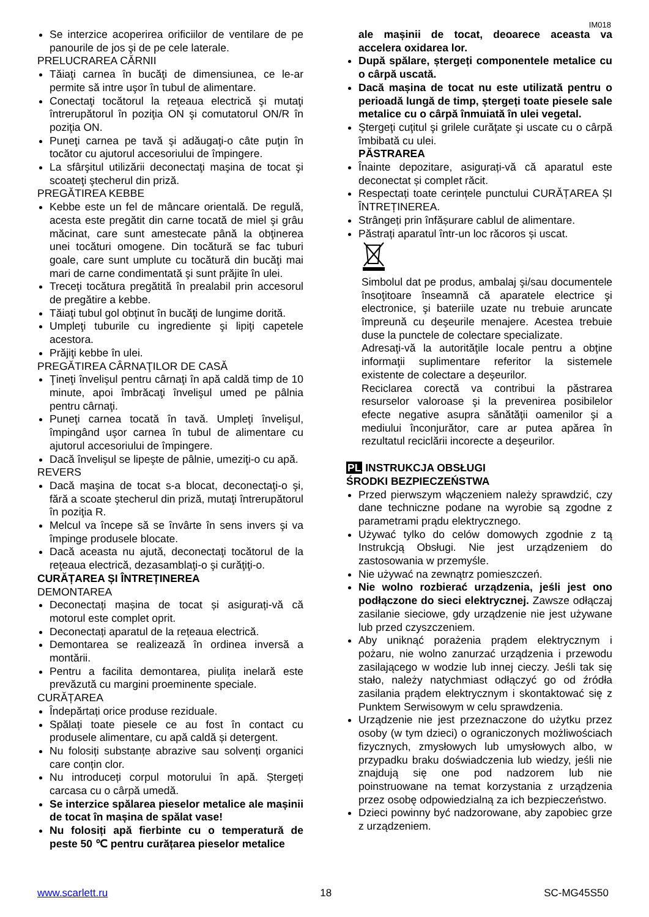IM018
Se interzice acoperirea orificiilor de ventilare de pe panourile de jos şi de pe cele laterale.
PRELUCRAREA CĂRNII
Tăiaţi carnea în bucăţi de dimensiunea, ce le-ar permite să intre uşor în tubul de alimentare.
Conectaţi tocătorul la reţeaua electrică şi mutaţi întrerupătorul în poziţia ON şi comutatorul ON/R în poziţia ON.
Puneţi carnea pe tavă şi adăugaţi-o câte puţin în tocător cu ajutorul accesoriului de împingere.
La sfârşitul utilizării deconectaţi maşina de tocat şi scoateţi ştecherul din priză.
PREGĂTIREA KEBBE
Kebbe este un fel de mâncare orientală. De regulă, acesta este pregătit din carne tocată de miel şi grâu măcinat, care sunt amestecate până la obţinerea unei tocături omogene. Din tocătură se fac tuburi goale, care sunt umplute cu tocătură din bucăţi mai mari de carne condimentată şi sunt prăjite în ulei.
Treceţi tocătura pregătită în prealabil prin accesorul de pregătire a kebbe.
Tăiaţi tubul gol obţinut în bucăţi de lungime dorită.
Umpleţi tuburile cu ingrediente şi lipiţi capetele acestora.
Prăjiţi kebbe în ulei.
PREGĂTIREA CÂRNAŢILOR DE CASĂ
Ţineţi învelişul pentru cârnaţi în apă caldă timp de 10 minute, apoi îmbrăcaţi învelişul umed pe pâlnia pentru cârnaţi.
Puneţi carnea tocată în tavă. Umpleţi învelişul, împingând uşor carnea în tubul de alimentare cu ajutorul accesoriului de împingere.
Dacă învelişul se lipeşte de pâlnie, umeziţi-o cu apă.
REVERS
Dacă maşina de tocat s-a blocat, deconectaţi-o şi, fără a scoate ştecherul din priză, mutaţi întrerupătorul în poziţia R.
Melcul va începe să se învârte în sens invers şi va împinge produsele blocate.
Dacă aceasta nu ajută, deconectaţi tocătorul de la reţeaua electrică, dezasamblaţi-o şi curăţiţi-o.
CURĂȚAREA ȘI ÎNTREȚINEREA
DEMONTAREA
Deconectați mașina de tocat și asigurați-vă că motorul este complet oprit.
Deconectați aparatul de la rețeaua electrică.
Demontarea se realizează în ordinea inversă a montării.
Pentru a facilita demontarea, piulița inelară este prevăzută cu margini proeminente speciale.
CURĂȚAREA
Îndepărtați orice produse reziduale.
Spălați toate piesele ce au fost în contact cu produsele alimentare, cu apă caldă și detergent.
Nu folosiți substanțe abrazive sau solvenți organici care conțin clor.
Nu introduceți corpul motorului în apă. Ștergeți carcasa cu o cârpă umedă.
Se interzice spălarea pieselor metalice ale mașinii de tocat în mașina de spălat vase!
Nu folosiți apă fierbinte cu o temperatură de peste 50 ℃ pentru curățarea pieselor metalice
ale mașinii de tocat, deoarece aceasta va accelera oxidarea lor.
După spălare, ștergeți componentele metalice cu o cârpă uscată.
Dacă mașina de tocat nu este utilizată pentru o perioadă lungă de timp, ștergeți toate piesele sale metalice cu o cârpă înmuiată în ulei vegetal.
Ştergeţi cuţitul şi grilele curăţate şi uscate cu o cârpă îmbibată cu ulei.
PĂSTRAREA
Înainte depozitare, asigurați-vă că aparatul este deconectat și complet răcit.
Respectați toate cerințele punctului CURĂȚAREA ȘI ÎNTREȚINEREA.
Strângeți prin înfășurare cablul de alimentare.
Păstrați aparatul într-un loc răcoros și uscat.
Simbolul dat pe produs, ambalaj şi/sau documentele însoţitoare înseamnă că aparatele electrice şi electronice, şi bateriile uzate nu trebuie aruncate împreună cu deşeurile menajere. Acestea trebuie duse la punctele de colectare specializate.
Adresaţi-vă la autorităţile locale pentru a obţine informaţii suplimentare referitor la sistemele existente de colectare a deşeurilor.
Reciclarea corectă va contribui la păstrarea resurselor valoroase şi la prevenirea posibilelor efecte negative asupra sănătăţii oamenilor şi a mediului înconjurător, care ar putea apărea în rezultatul reciclării incorecte a deşeurilor.
PL INSTRUKCJA OBSŁUGI
ŚRODKI BEZPIECZEŃSTWA
Przed pierwszym włączeniem należy sprawdzić, czy dane techniczne podane na wyrobie są zgodne z parametrami prądu elektrycznego.
Używać tylko do celów domowych zgodnie z tą Instrukcją Obsługi. Nie jest urządzeniem do zastosowania w przemyśle.
Nie używać na zewnątrz pomieszczeń.
Nie wolno rozbierać urządzenia, jeśli jest ono podłączone do sieci elektrycznej. Zawsze odłączaj zasilanie sieciowe, gdy urządzenie nie jest używane lub przed czyszczeniem.
Aby uniknąć porażenia prądem elektrycznym i pożaru, nie wolno zanurzać urządzenia i przewodu zasilającego w wodzie lub innej cieczy. Jeśli tak się stało, należy natychmiast odłączyć go od źródła zasilania prądem elektrycznym i skontaktować się z Punktem Serwisowym w celu sprawdzenia.
Urządzenie nie jest przeznaczone do użytku przez osoby (w tym dzieci) o ograniczonych możliwościach fizycznych, zmysłowych lub umysłowych albo, w przypadku braku doświadczenia lub wiedzy, jeśli nie znajdują się one pod nadzorem lub nie poinstruowane na temat korzystania z urządzenia przez osobę odpowiedzialną za ich bezpieczeństwo.
Dzieci powinny być nadzorowane, aby zapobiec grze z urządzeniem.
www.scarlett.ru 18 SC-MG45S50